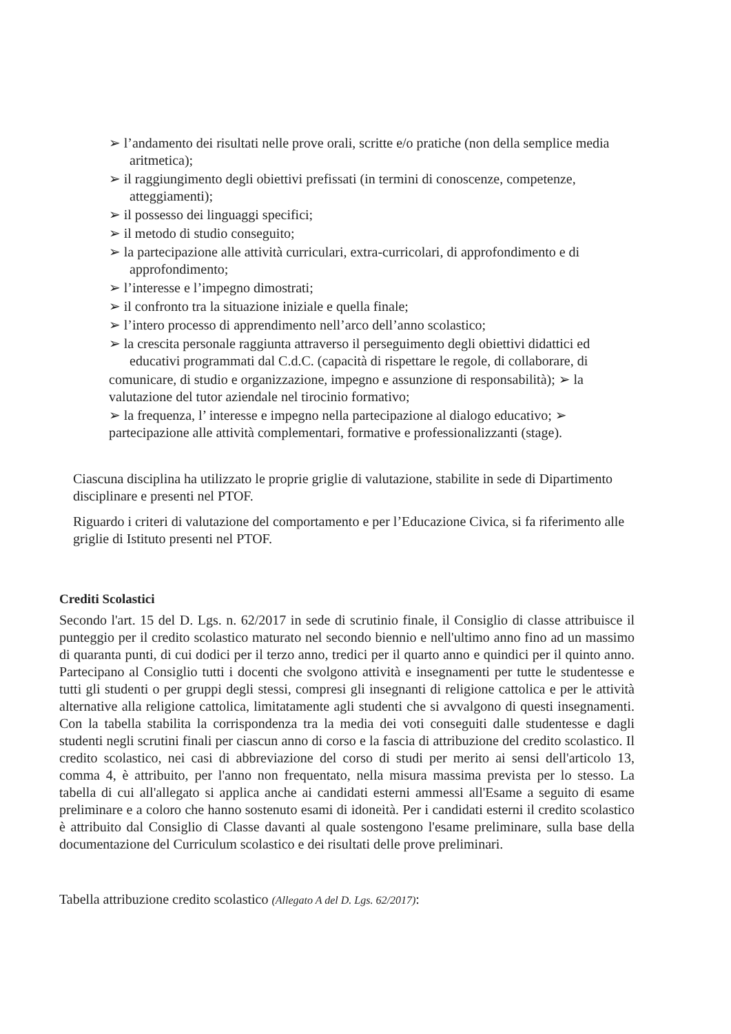➢ l’andamento dei risultati nelle prove orali, scritte e/o pratiche (non della semplice media
aritmetica);
➢ il raggiungimento degli obiettivi prefissati (in termini di conoscenze, competenze,
atteggiamenti);
➢ il possesso dei linguaggi specifici;
➢ il metodo di studio conseguito;
➢ la partecipazione alle attività curriculari, extra-curricolari, di approfondimento e di
approfondimento;
➢ l’interesse e l’impegno dimostrati;
➢ il confronto tra la situazione iniziale e quella finale;
➢ l’intero processo di apprendimento nell’arco dell’anno scolastico;
➢ la crescita personale raggiunta attraverso il perseguimento degli obiettivi didattici ed
educativi programmati dal C.d.C. (capacità di rispettare le regole, di collaborare, di
comunicare, di studio e organizzazione, impegno e assunzione di responsabilità); ➢ la valutazione del tutor aziendale nel tirocinio formativo;
➢ la frequenza, l’ interesse e impegno nella partecipazione al dialogo educativo; ➢ partecipazione alle attività complementari, formative e professionalizzanti (stage).
Ciascuna disciplina ha utilizzato le proprie griglie di valutazione, stabilite in sede di Dipartimento disciplinare e presenti nel PTOF.
Riguardo i criteri di valutazione del comportamento e per l’Educazione Civica, si fa riferimento alle griglie di Istituto presenti nel PTOF.
Crediti Scolastici
Secondo l'art. 15 del D. Lgs. n. 62/2017 in sede di scrutinio finale, il Consiglio di classe attribuisce il punteggio per il credito scolastico maturato nel secondo biennio e nell'ultimo anno fino ad un massimo di quaranta punti, di cui dodici per il terzo anno, tredici per il quarto anno e quindici per il quinto anno. Partecipano al Consiglio tutti i docenti che svolgono attività e insegnamenti per tutte le studentesse e tutti gli studenti o per gruppi degli stessi, compresi gli insegnanti di religione cattolica e per le attività alternative alla religione cattolica, limitatamente agli studenti che si avvalgono di questi insegnamenti. Con la tabella stabilita la corrispondenza tra la media dei voti conseguiti dalle studentesse e dagli studenti negli scrutini finali per ciascun anno di corso e la fascia di attribuzione del credito scolastico. Il credito scolastico, nei casi di abbreviazione del corso di studi per merito ai sensi dell'articolo 13, comma 4, è attribuito, per l'anno non frequentato, nella misura massima prevista per lo stesso. La tabella di cui all'allegato si applica anche ai candidati esterni ammessi all'Esame a seguito di esame preliminare e a coloro che hanno sostenuto esami di idoneità. Per i candidati esterni il credito scolastico è attribuito dal Consiglio di Classe davanti al quale sostengono l'esame preliminare, sulla base della documentazione del Curriculum scolastico e dei risultati delle prove preliminari.
Tabella attribuzione credito scolastico (Allegato A del D. Lgs. 62/2017):